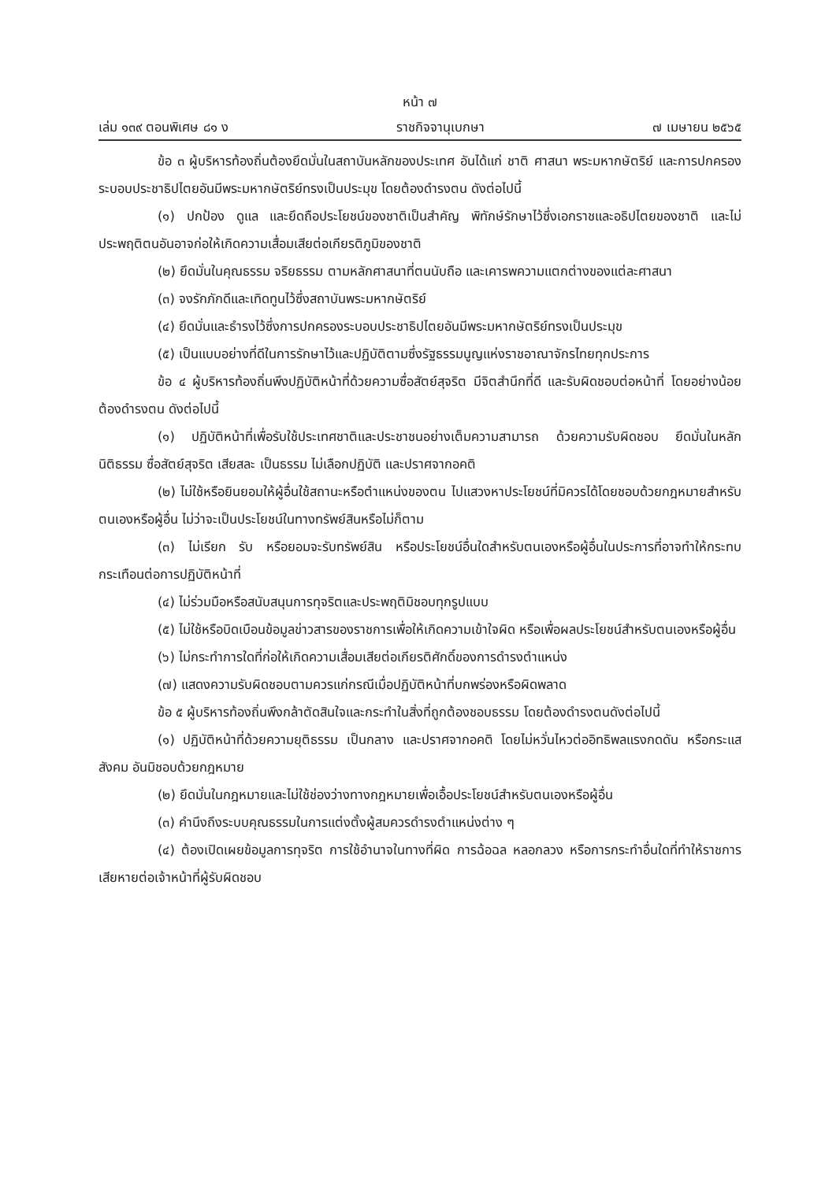หน้า ๗
เล่ม ๑๓๙ ตอนพิเศษ ๘๑ ง ราชกิจจานุเบกษา ๗ เมษายน ๒๕๖๕
ข้อ ๓ ผู้บริหารท้องถิ่นต้องยึดมั่นในสถาบันหลักของประเทศ อันได้แก่ ชาติ ศาสนา พระมหากษัตริย์ และการปกครองระบอบประชาธิปไตยอันมีพระมหากษัตริย์ทรงเป็นประมุข โดยต้องดำรงตน ดังต่อไปนี้
(๑) ปกป้อง ดูแล และยึดถือประโยชน์ของชาติเป็นสำคัญ พิทักษ์รักษาไว้ซึ่งเอกราชและอธิปไตยของชาติ และไม่ประพฤติตนอันอาจก่อให้เกิดความเสื่อมเสียต่อเกียรติภูมิของชาติ
(๒) ยึดมั่นในคุณธรรม จริยธรรม ตามหลักศาสนาที่ตนนับถือ และเคารพความแตกต่างของแต่ละศาสนา
(๓) จงรักภักดีและเทิดทูนไว้ซึ่งสถาบันพระมหากษัตริย์
(๔) ยึดมั่นและธำรงไว้ซึ่งการปกครองระบอบประชาธิปไตยอันมีพระมหากษัตริย์ทรงเป็นประมุข
(๕) เป็นแบบอย่างที่ดีในการรักษาไว้และปฏิบัติตามซึ่งรัฐธรรมนูญแห่งราชอาณาจักรไทยทุกประการ
ข้อ ๔ ผู้บริหารท้องถิ่นพึงปฏิบัติหน้าที่ด้วยความซื่อสัตย์สุจริต มีจิตสำนึกที่ดี และรับผิดชอบต่อหน้าที่ โดยอย่างน้อยต้องดำรงตน ดังต่อไปนี้
(๑) ปฏิบัติหน้าที่เพื่อรับใช้ประเทศชาติและประชาชนอย่างเต็มความสามารถ ด้วยความรับผิดชอบ ยึดมั่นในหลักนิติธรรม ซื่อสัตย์สุจริต เสียสละ เป็นธรรม ไม่เลือกปฏิบัติ และปราศจากอคติ
(๒) ไม่ใช้หรือยินยอมให้ผู้อื่นใช้สถานะหรือตำแหน่งของตน ไปแสวงหาประโยชน์ที่มิควรได้โดยชอบด้วยกฎหมายสำหรับตนเองหรือผู้อื่น ไม่ว่าจะเป็นประโยชน์ในทางทรัพย์สินหรือไม่ก็ตาม
(๓) ไม่เรียก รับ หรือยอมจะรับทรัพย์สิน หรือประโยชน์อื่นใดสำหรับตนเองหรือผู้อื่นในประการที่อาจทำให้กระทบกระเทือนต่อการปฏิบัติหน้าที่
(๔) ไม่ร่วมมือหรือสนับสนุนการทุจริตและประพฤติมิชอบทุกรูปแบบ
(๕) ไม่ใช้หรือบิดเบือนข้อมูลข่าวสารของราชการเพื่อให้เกิดความเข้าใจผิด หรือเพื่อผลประโยชน์สำหรับตนเองหรือผู้อื่น
(๖) ไม่กระทำการใดที่ก่อให้เกิดความเสื่อมเสียต่อเกียรติศักดิ์ของการดำรงตำแหน่ง
(๗) แสดงความรับผิดชอบตามควรแก่กรณีเมื่อปฏิบัติหน้าที่บกพร่องหรือผิดพลาด
ข้อ ๕ ผู้บริหารท้องถิ่นพึงกล้าตัดสินใจและกระทำในสิ่งที่ถูกต้องชอบธรรม โดยต้องดำรงตนดังต่อไปนี้
(๑) ปฏิบัติหน้าที่ด้วยความยุติธรรม เป็นกลาง และปราศจากอคติ โดยไม่หวั่นไหวต่ออิทธิพลแรงกดดัน หรือกระแสสังคม อันมิชอบด้วยกฎหมาย
(๒) ยึดมั่นในกฎหมายและไม่ใช้ช่องว่างทางกฎหมายเพื่อเอื้อประโยชน์สำหรับตนเองหรือผู้อื่น
(๓) คำนึงถึงระบบคุณธรรมในการแต่งตั้งผู้สมควรดำรงตำแหน่งต่าง ๆ
(๔) ต้องเปิดเผยข้อมูลการทุจริต การใช้อำนาจในทางที่ผิด การฉ้อฉล หลอกลวง หรือการกระทำอื่นใดที่ทำให้ราชการเสียหายต่อเจ้าหน้าที่ผู้รับผิดชอบ